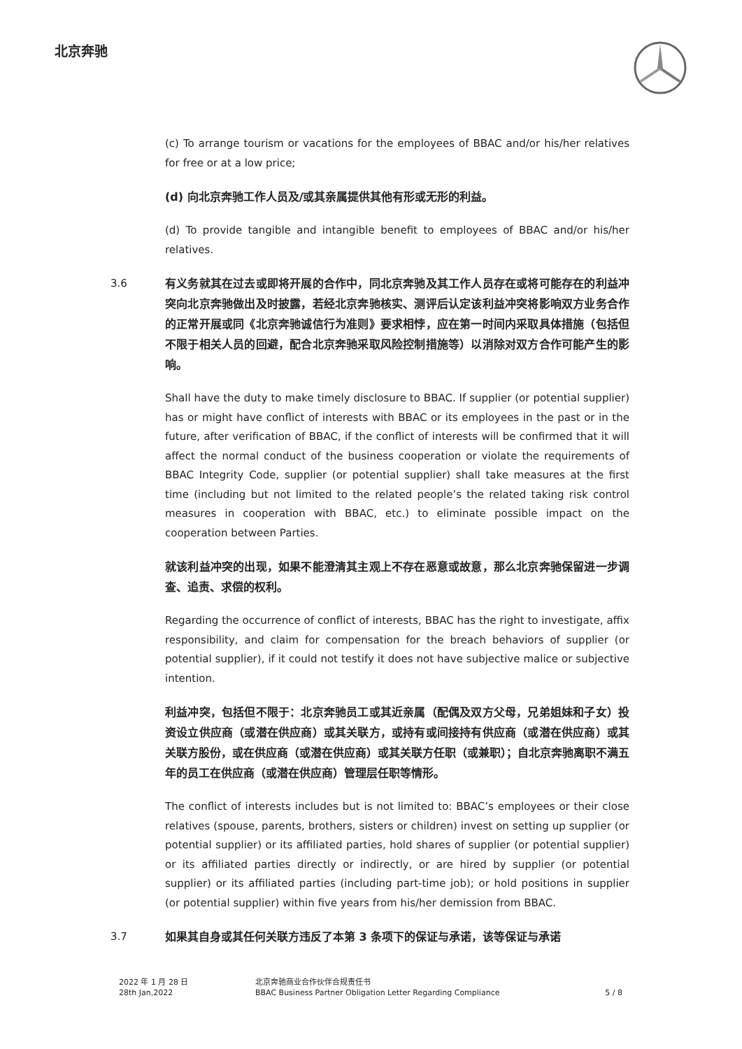北京奔驰
(c) To arrange tourism or vacations for the employees of BBAC and/or his/her relatives for free or at a low price;
(d) 向北京奔驰工作人员及/或其亲属提供其他有形或无形的利益。
(d) To provide tangible and intangible benefit to employees of BBAC and/or his/her relatives.
3.6 有义务就其在过去或即将开展的合作中，同北京奔驰及其工作人员存在或将可能存在的利益冲突向北京奔驰做出及时披露，若经北京奔驰核实、测评后认定该利益冲突将影响双方业务合作的正常开展或同《北京奔驰诚信行为准则》要求相悖，应在第一时间内采取具体措施（包括但不限于相关人员的回避，配合北京奔驰采取风险控制措施等）以消除对双方合作可能产生的影响。
Shall have the duty to make timely disclosure to BBAC. If supplier (or potential supplier) has or might have conflict of interests with BBAC or its employees in the past or in the future, after verification of BBAC, if the conflict of interests will be confirmed that it will affect the normal conduct of the business cooperation or violate the requirements of BBAC Integrity Code, supplier (or potential supplier) shall take measures at the first time (including but not limited to the related people’s the related taking risk control measures in cooperation with BBAC, etc.) to eliminate possible impact on the cooperation between Parties.
就该利益冲突的出现，如果不能澄清其主观上不存在恶意或故意，那么北京奔驰保留进一步调查、追责、求偿的权利。
Regarding the occurrence of conflict of interests, BBAC has the right to investigate, affix responsibility, and claim for compensation for the breach behaviors of supplier (or potential supplier), if it could not testify it does not have subjective malice or subjective intention.
利益冲突，包括但不限于：北京奔驰员工或其近亲属（配偶及双方父母，兄弟姐妹和子女）投资设立供应商（或潜在供应商）或其关联方，或持有或间接持有供应商（或潜在供应商）或其关联方股份，或在供应商（或潜在供应商）或其关联方任职（或兼职）；自北京奔驰离职不满五年的员工在供应商（或潜在供应商）管理层任职等情形。
The conflict of interests includes but is not limited to: BBAC’s employees or their close relatives (spouse, parents, brothers, sisters or children) invest on setting up supplier (or potential supplier) or its affiliated parties, hold shares of supplier (or potential supplier) or its affiliated parties directly or indirectly, or are hired by supplier (or potential supplier) or its affiliated parties (including part-time job); or hold positions in supplier (or potential supplier) within five years from his/her demission from BBAC.
3.7 如果其自身或其任何关联方违反了本第 3 条项下的保证与承诺，该等保证与承诺
2022 年 1 月 28 日
28th Jan,2022
北京奔驰商业合作伙伴合规责任书
BBAC Business Partner Obligation Letter Regarding Compliance
5 / 8